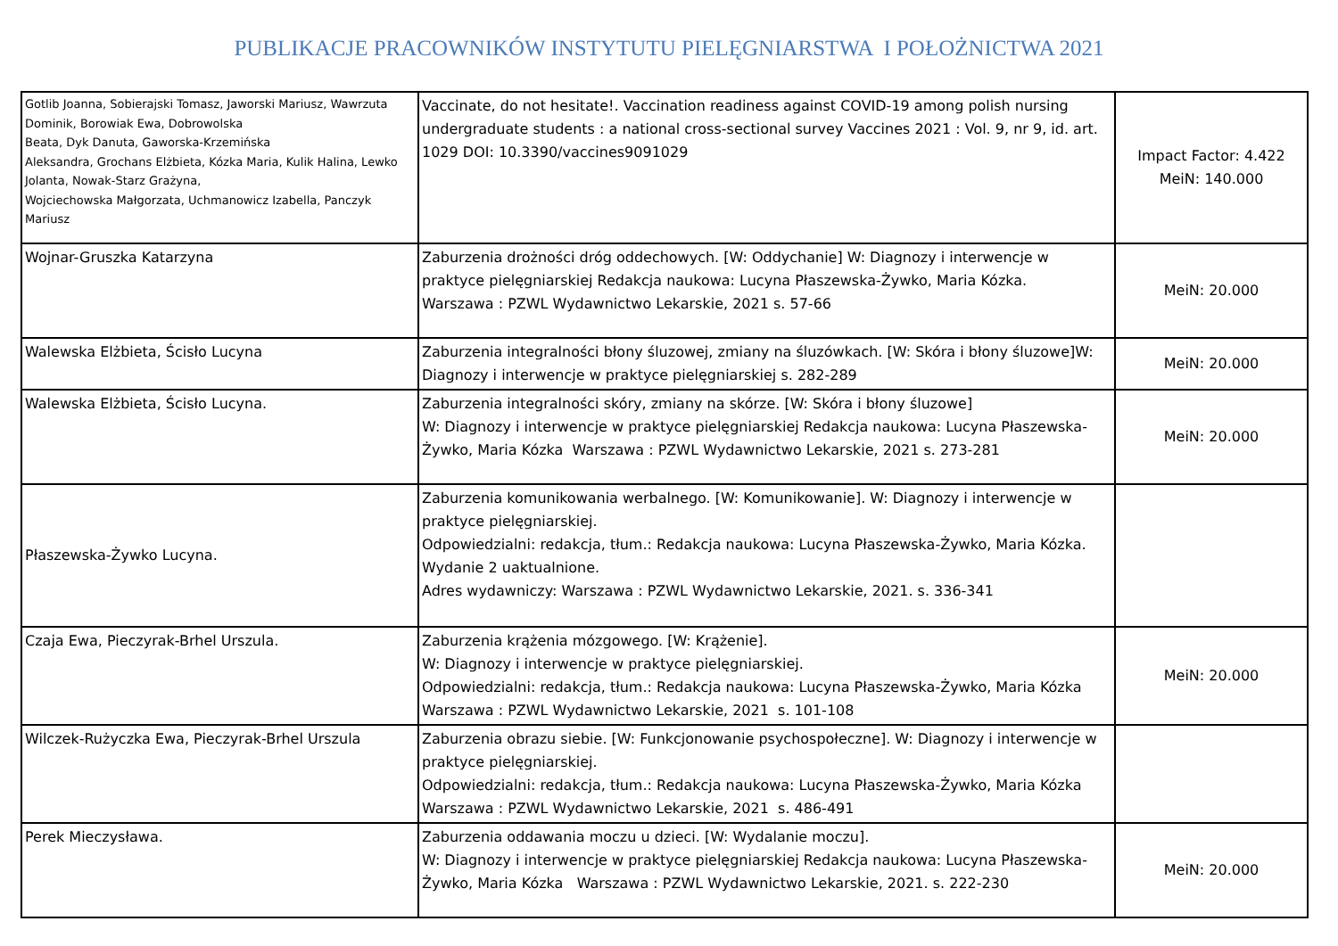PUBLIKACJE PRACOWNIKÓW INSTYTUTU PIELĘGNIARSTWA I POŁOŻNICTWA 2021
| Gotlib Joanna, Sobierajski Tomasz, Jaworski Mariusz, Wawrzuta Dominik, Borowiak Ewa, Dobrowolska Beata, Dyk Danuta, Gaworska-Krzemińska Aleksandra, Grochans Elżbieta, Kózka Maria, Kulik Halina, Lewko Jolanta, Nowak-Starz Grażyna, Wojciechowska Małgorzata, Uchmanowicz Izabella, Panczyk Mariusz | Vaccinate, do not hesitate!. Vaccination readiness against COVID-19 among polish nursing undergraduate students : a national cross-sectional survey Vaccines 2021 : Vol. 9, nr 9, id. art. 1029 DOI: 10.3390/vaccines9091029 | Impact Factor: 4.422 MeiN: 140.000 |
| Wojnar-Gruszka Katarzyna | Zaburzenia drożności dróg oddechowych. [W: Oddychanie] W: Diagnozy i interwencje w praktyce pielęgniarskiej Redakcja naukowa: Lucyna Płaszewska-Żywko, Maria Kózka. Warszawa : PZWL Wydawnictwo Lekarskie, 2021 s. 57-66 | MeiN: 20.000 |
| Walewska Elżbieta, Ścisło Lucyna | Zaburzenia integralności błony śluzowej, zmiany na śluzówkach. [W: Skóra i błony śluzowe]W: Diagnozy i interwencje w praktyce pielęgniarskiej s. 282-289 | MeiN: 20.000 |
| Walewska Elżbieta, Ścisło Lucyna. | Zaburzenia integralności skóry, zmiany na skórze. [W: Skóra i błony śluzowe] W: Diagnozy i interwencje w praktyce pielęgniarskiej Redakcja naukowa: Lucyna Płaszewska-Żywko, Maria Kózka Warszawa : PZWL Wydawnictwo Lekarskie, 2021 s. 273-281 | MeiN: 20.000 |
| Płaszewska-Żywko Lucyna. | Zaburzenia komunikowania werbalnego. [W: Komunikowanie]. W: Diagnozy i interwencje w praktyce pielęgniarskiej. Odpowiedzialni: redakcja, tłum.: Redakcja naukowa: Lucyna Płaszewska-Żywko, Maria Kózka. Wydanie 2 uaktualnione. Adres wydawniczy: Warszawa : PZWL Wydawnictwo Lekarskie, 2021. s. 336-341 | |
| Czaja Ewa, Pieczyrak-Brhel Urszula. | Zaburzenia krążenia mózgowego. [W: Krążenie]. W: Diagnozy i interwencje w praktyce pielęgniarskiej. Odpowiedzialni: redakcja, tłum.: Redakcja naukowa: Lucyna Płaszewska-Żywko, Maria Kózka Warszawa : PZWL Wydawnictwo Lekarskie, 2021 s. 101-108 | MeiN: 20.000 |
| Wilczek-Rużyczka Ewa, Pieczyrak-Brhel Urszula | Zaburzenia obrazu siebie. [W: Funkcjonowanie psychospołeczne]. W: Diagnozy i interwencje w praktyce pielęgniarskiej. Odpowiedzialni: redakcja, tłum.: Redakcja naukowa: Lucyna Płaszewska-Żywko, Maria Kózka Warszawa : PZWL Wydawnictwo Lekarskie, 2021 s. 486-491 | |
| Perek Mieczysława. | Zaburzenia oddawania moczu u dzieci. [W: Wydalanie moczu]. W: Diagnozy i interwencje w praktyce pielęgniarskiej Redakcja naukowa: Lucyna Płaszewska-Żywko, Maria Kózka Warszawa : PZWL Wydawnictwo Lekarskie, 2021. s. 222-230 | MeiN: 20.000 |